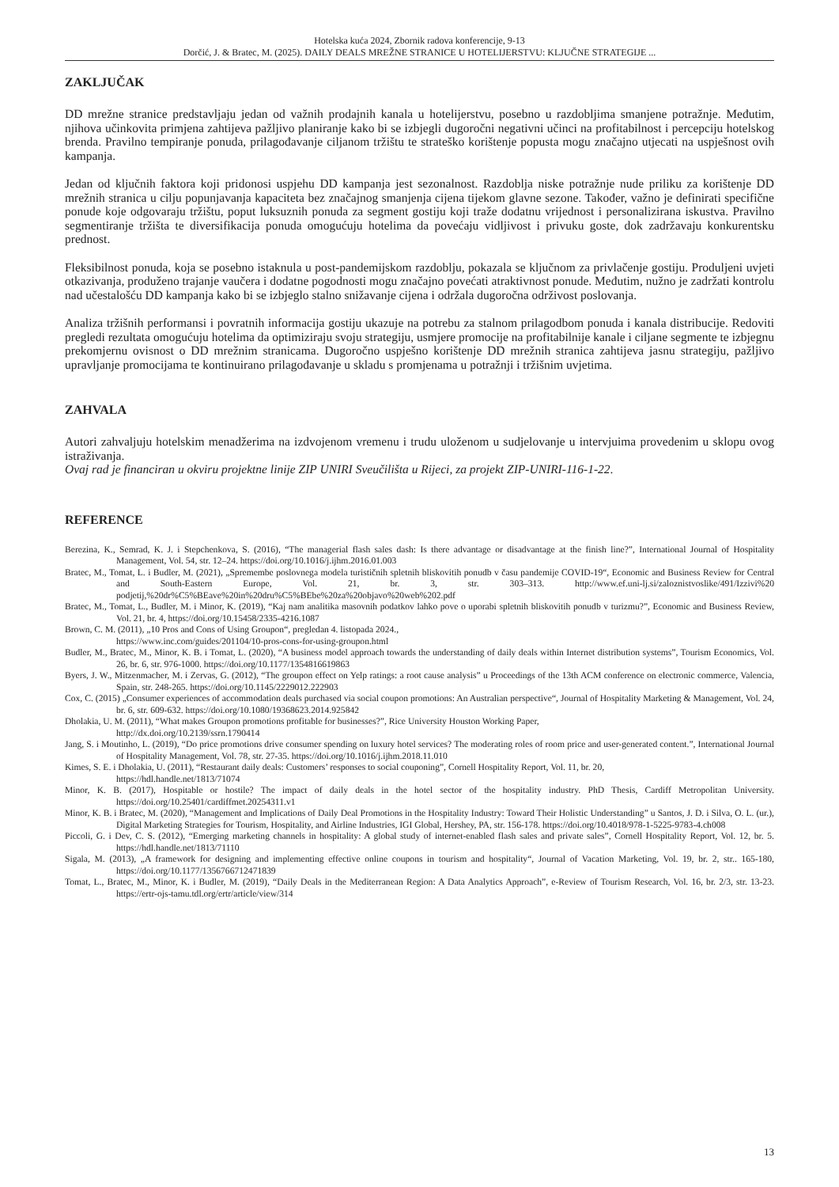Hotelska kuća 2024, Zbornik radova konferencije, 9-13
Dorčić, J. & Bratec, M. (2025). DAILY DEALS MREŽNE STRANICE U HOTELIJERSTVU: KLJUČNE STRATEGIJE ...
ZAKLJUČAK
DD mrežne stranice predstavljaju jedan od važnih prodajnih kanala u hotelijerstvu, posebno u razdobljima smanjene potražnje. Međutim, njihova učinkovita primjena zahtijeva pažljivo planiranje kako bi se izbjegli dugoročni negativni učinci na profitabilnost i percepciju hotelskog brenda. Pravilno tempiranje ponuda, prilagođavanje ciljanom tržištu te strateško korištenje popusta mogu značajno utjecati na uspješnost ovih kampanja.
Jedan od ključnih faktora koji pridonosi uspjehu DD kampanja jest sezonalnost. Razdoblja niske potražnje nude priliku za korištenje DD mrežnih stranica u cilju popunjavanja kapaciteta bez značajnog smanjenja cijena tijekom glavne sezone. Također, važno je definirati specifične ponude koje odgovaraju tržištu, poput luksuznih ponuda za segment gostiju koji traže dodatnu vrijednost i personalizirana iskustva. Pravilno segmentiranje tržišta te diversifikacija ponuda omogućuju hotelima da povećaju vidljivost i privuku goste, dok zadržavaju konkurentsku prednost.
Fleksibilnost ponuda, koja se posebno istaknula u post-pandemijskom razdoblju, pokazala se ključnom za privlačenje gostiju. Produljeni uvjeti otkazivanja, produženo trajanje vaučera i dodatne pogodnosti mogu značajno povećati atraktivnost ponude. Međutim, nužno je zadržati kontrolu nad učestalošću DD kampanja kako bi se izbjeglo stalno snižavanje cijena i održala dugoročna održivost poslovanja.
Analiza tržišnih performansi i povratnih informacija gostiju ukazuje na potrebu za stalnom prilagodbom ponuda i kanala distribucije. Redoviti pregledi rezultata omogućuju hotelima da optimiziraju svoju strategiju, usmjere promocije na profitabilnije kanale i ciljane segmente te izbjegnu prekomjernu ovisnost o DD mrežnim stranicama. Dugoročno uspješno korištenje DD mrežnih stranica zahtijeva jasnu strategiju, pažljivo upravljanje promocijama te kontinuirano prilagođavanje u skladu s promjenama u potražnji i tržišnim uvjetima.
ZAHVALA
Autori zahvaljuju hotelskim menadžerima na izdvojenom vremenu i trudu uloženom u sudjelovanje u intervjuima provedenim u sklopu ovog istraživanja.
Ovaj rad je financiran u okviru projektne linije ZIP UNIRI Sveučilišta u Rijeci, za projekt ZIP-UNIRI-116-1-22.
REFERENCE
Berezina, K., Semrad, K. J. i Stepchenkova, S. (2016), “The managerial flash sales dash: Is there advantage or disadvantage at the finish line?”, International Journal of Hospitality Management, Vol. 54, str. 12–24. https://doi.org/10.1016/j.ijhm.2016.01.003
Bratec, M., Tomat, L. i Budler, M. (2021), „Spremembe poslovnega modela turističnih spletnih bliskovitih ponudb v času pandemije COVID-19“, Economic and Business Review for Central and South-Eastern Europe, Vol. 21, br. 3, str. 303–313. http://www.ef.uni-lj.si/zaloznistvoslike/491/Izzivi%20 podjetij,%20dr%C5%BEave%20in%20dru%C5%BEbe%20za%20objavo%20web%202.pdf
Bratec, M., Tomat, L., Budler, M. i Minor, K. (2019), “Kaj nam analitika masovnih podatkov lahko pove o uporabi spletnih bliskovitih ponudb v turizmu?”, Economic and Business Review, Vol. 21, br. 4, https://doi.org/10.15458/2335-4216.1087
Brown, C. M. (2011), „10 Pros and Cons of Using Groupon“, pregledan 4. listopada 2024.,
https://www.inc.com/guides/201104/10-pros-cons-for-using-groupon.html
Budler, M., Bratec, M., Minor, K. B. i Tomat, L. (2020), “A business model approach towards the understanding of daily deals within Internet distribution systems”, Tourism Economics, Vol. 26, br. 6, str. 976-1000. https://doi.org/10.1177/1354816619863
Byers, J. W., Mitzenmacher, M. i Zervas, G. (2012), “The groupon effect on Yelp ratings: a root cause analysis” u Proceedings of the 13th ACM conference on electronic commerce, Valencia, Spain, str. 248-265. https://doi.org/10.1145/2229012.222903
Cox, C. (2015) „Consumer experiences of accommodation deals purchased via social coupon promotions: An Australian perspective“, Journal of Hospitality Marketing & Management, Vol. 24, br. 6, str. 609-632. https://doi.org/10.1080/19368623.2014.925842
Dholakia, U. M. (2011), “What makes Groupon promotions profitable for businesses?”, Rice University Houston Working Paper,
http://dx.doi.org/10.2139/ssrn.1790414
Jang, S. i Moutinho, L. (2019), “Do price promotions drive consumer spending on luxury hotel services? The moderating roles of room price and user-generated content.”, International Journal of Hospitality Management, Vol. 78, str. 27-35. https://doi.org/10.1016/j.ijhm.2018.11.010
Kimes, S. E. i Dholakia, U. (2011), “Restaurant daily deals: Customers’ responses to social couponing”, Cornell Hospitality Report, Vol. 11, br. 20,
https://hdl.handle.net/1813/71074
Minor, K. B. (2017), Hospitable or hostile? The impact of daily deals in the hotel sector of the hospitality industry. PhD Thesis, Cardiff Metropolitan University. https://doi.org/10.25401/cardiffmet.20254311.v1
Minor, K. B. i Bratec, M. (2020), “Management and Implications of Daily Deal Promotions in the Hospitality Industry: Toward Their Holistic Understanding” u Santos, J. D. i Silva, O. L. (ur.), Digital Marketing Strategies for Tourism, Hospitality, and Airline Industries, IGI Global, Hershey, PA, str. 156-178. https://doi.org/10.4018/978-1-5225-9783-4.ch008
Piccoli, G. i Dev, C. S. (2012), “Emerging marketing channels in hospitality: A global study of internet-enabled flash sales and private sales”, Cornell Hospitality Report, Vol. 12, br. 5. https://hdl.handle.net/1813/71110
Sigala, M. (2013), „A framework for designing and implementing effective online coupons in tourism and hospitality“, Journal of Vacation Marketing, Vol. 19, br. 2, str.. 165-180, https://doi.org/10.1177/1356766712471839
Tomat, L., Bratec, M., Minor, K. i Budler, M. (2019), “Daily Deals in the Mediterranean Region: A Data Analytics Approach”, e-Review of Tourism Research, Vol. 16, br. 2/3, str. 13-23. https://ertr-ojs-tamu.tdl.org/ertr/article/view/314
13